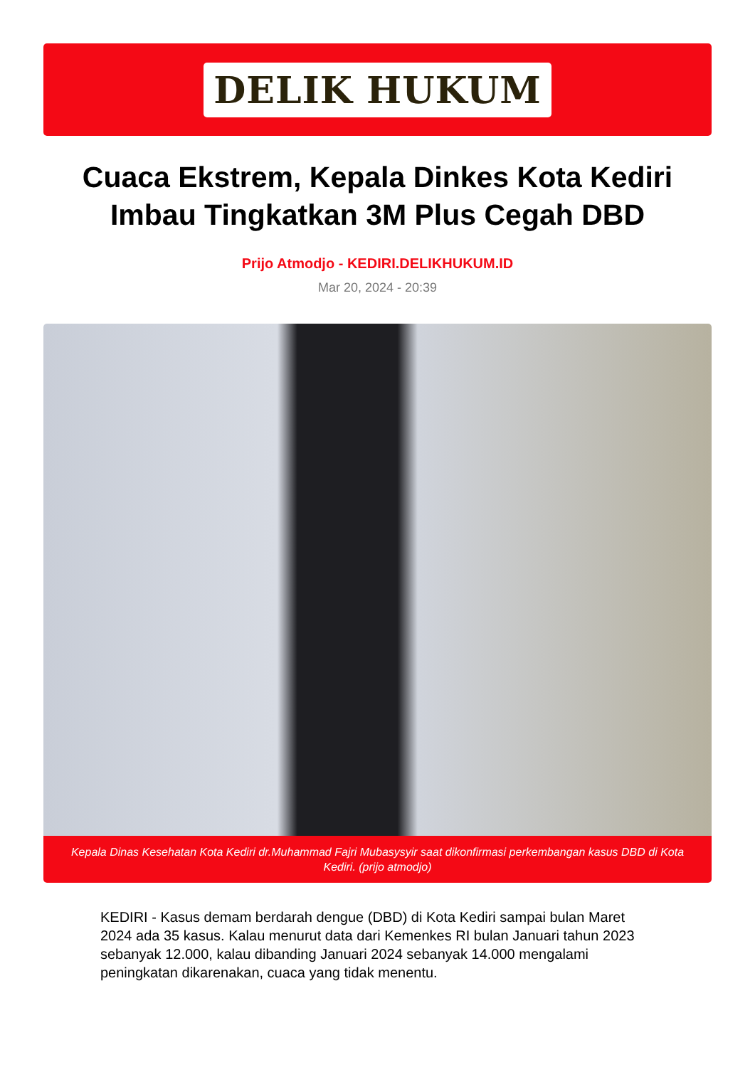DELIK HUKUM
Cuaca Ekstrem, Kepala Dinkes Kota Kediri Imbau Tingkatkan 3M Plus Cegah DBD
Prijo Atmodjo - KEDIRI.DELIKHUKUM.ID
Mar 20, 2024 - 20:39
Kepala Dinas Kesehatan Kota Kediri dr.Muhammad Fajri Mubasysyir saat dikonfirmasi perkembangan kasus DBD di Kota Kediri. (prijo atmodjo)
KEDIRI - Kasus demam berdarah dengue (DBD) di Kota Kediri sampai bulan Maret 2024 ada 35 kasus. Kalau menurut data dari Kemenkes RI bulan Januari tahun 2023 sebanyak 12.000, kalau dibanding Januari 2024 sebanyak 14.000 mengalami peningkatan dikarenakan, cuaca yang tidak menentu.